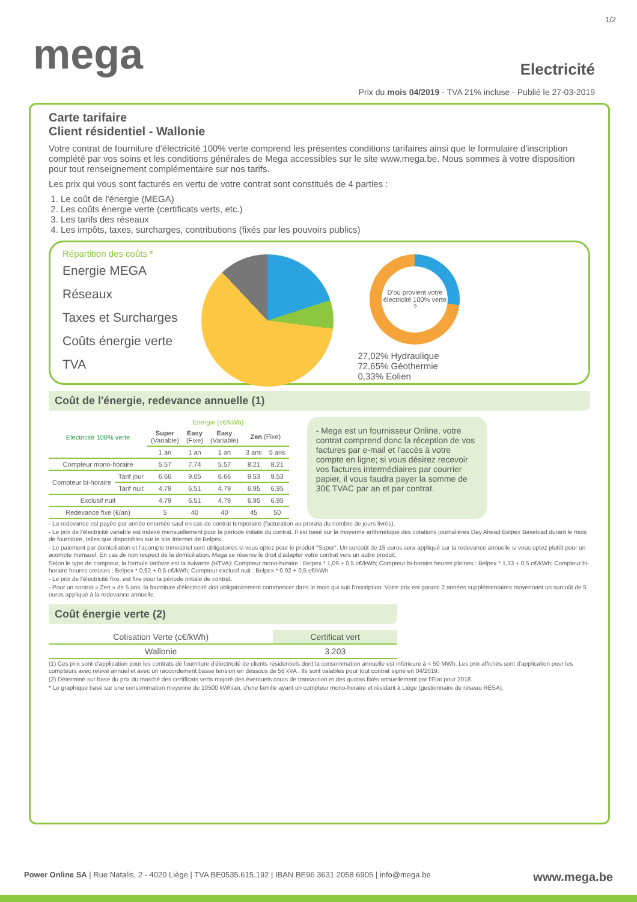1/2
mega
Electricité
Prix du mois 04/2019 - TVA 21% incluse - Publié le 27-03-2019
Carte tarifaire
Client résidentiel - Wallonie
Votre contrat de fourniture d'électricité 100% verte comprend les présentes conditions tarifaires ainsi que le formulaire d'inscription complété par vos soins et les conditions générales de Mega accessibles sur le site www.mega.be. Nous sommes à votre disposition pour tout renseignement complémentaire sur nos tarifs.
Les prix qui vous sont facturés en vertu de votre contrat sont constitués de 4 parties :
1. Le coût de l'énergie (MEGA)
2. Les coûts énergie verte (certificats verts, etc.)
3. Les tarifs des réseaux
4. Les impôts, taxes, surcharges, contributions (fixés par les pouvoirs publics)
Répartition des coûts *
Energie MEGA
Réseaux
Taxes et Surcharges
Coûts énergie verte
TVA
D'où provient votre électricité 100% verte ?
27,02% Hydraulique
72,65% Géothermie
0,33% Eolien
Coût de l'énergie, redevance annuelle (1)
| Electricité 100% verte | | Energie (c€/kWh) | | | | |
| --- | --- | --- | --- | --- | --- | --- |
| | | Super (Variable) | Easy (Fixe) | Easy (Variable) | Zen (Fixe) | |
| | | 1 an | 1 an | 1 an | 3 ans | 5 ans |
| Compteur mono-horaire | | 5.57 | 7.74 | 5.57 | 8.21 | 8.21 |
| Compteur bi-horaire | Tarif jour | 6.66 | 9.05 | 6.66 | 9.53 | 9.53 |
| | Tarif nuit | 4.79 | 6.51 | 4.79 | 6.95 | 6.95 |
| Exclusif nuit | | 4.79 | 6.51 | 4.79 | 6.95 | 6.95 |
| Redevance fixe (€/an) | | 5 | 40 | 40 | 45 | 50 |
- Mega est un fournisseur Online, votre contrat comprend donc la réception de vos factures par e-mail et l'accès à votre compte en ligne; si vous désirez recevoir vos factures intermédiaires par courrier papier, il vous faudra payer la somme de 30€ TVAC par an et par contrat.
- La redevance est payée par année entamée sauf en cas de contrat temporaire (facturation au prorata du nombre de jours livrés).
- Le prix de l'électricité variable est indexé mensuellement pour la période initiale du contrat. Il est basé sur la moyenne arithmétique des cotations journalières Day Ahead Belpex Baseload durant le mois de fourniture, telles que disponibles sur le site Internet de Belpex.
- Le paiement par domiciliation et l'acompte trimestriel sont obligatoires si vous optez pour le produit "Super". Un surcoût de 15 euros sera appliqué sur la redevance annuelle si vous optez plutôt pour un acompte mensuel. En cas de non respect de la domiciliation, Mega se réserve le droit d'adapter votre contrat vers un autre produit.
Selon le type de compteur, la formule tarifaire est la suivante (HTVA): Compteur mono-horaire : Belpex * 1,09 + 0,5 c€/kWh; Compteur bi-horaire heures pleines : Belpex * 1,33 + 0,5 c€/kWh; Compteur bi-horaire heures creuses : Belpex * 0,92 + 0,5 c€/kWh; Compteur exclusif nuit : Belpex * 0,92 + 0,5 c€/kWh.
- Le prix de l'électricité fixe, est fixe pour la période initiale de contrat.
- Pour un contrat « Zen » de 5 ans, la fourniture d'électricité doit obligatoirement commencer dans le mois qui suit l'inscription. Votre prix est garanti 2 années supplémentaires moyennant un surcoût de 5 euros appliqué à la redevance annuelle.
Coût énergie verte (2)
| Cotisation Verte (c€/kWh) | Certificat vert |
| --- | --- |
| Wallonie | 3.203 |
(1) Ces prix sont d'application pour les contrats de fourniture d'électricité de clients résidentiels dont la consommation annuelle est inférieure à < 50 MWh. Les prix affichés sont d'application pour les compteurs avec relevé annuel et avec un raccordement basse tension en dessous de 56 kVA . Ils sont valables pour tout contrat signé en 04/2019.
(2) Déterminé sur base du prix du marché des certificats verts majoré des éventuels couts de transaction et des quotas fixés annuellement par l'Etat pour 2018.
* Le graphique basé sur une consommation moyenne de 10500 kWh/an, d'une famille ayant un compteur mono-horaire et résidant à Liège (gestionnaire de réseau RESA).
Power Online SA | Rue Natalis, 2 - 4020 Liège | TVA BE0535.615.192 | IBAN BE96 3631 2058 6905 | info@mega.be www.mega.be